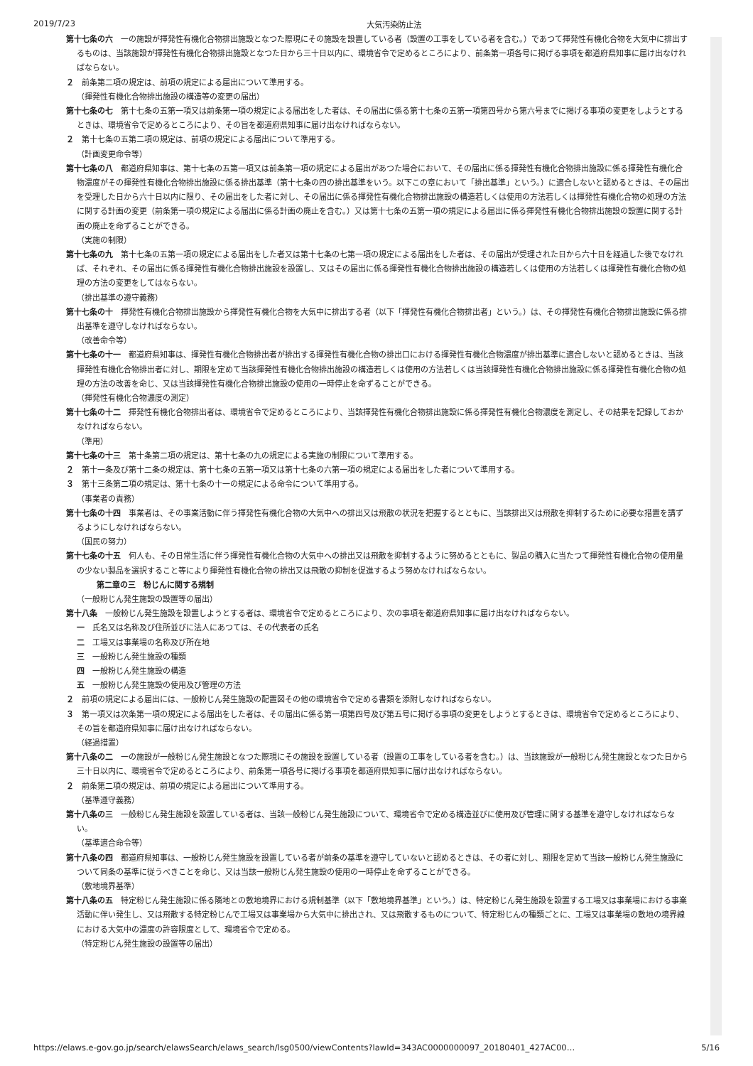2019/7/23 大気汚染防止法
第十七条の六　一の施設が揮発性有機化合物排出施設となつた際現にその施設を設置している者（設置の工事をしている者を含む。）であつて揮発性有機化合物を大気中に排出するものは、当該施設が揮発性有機化合物排出施設となつた日から三十日以内に、環境省令で定めるところにより、前条第一項各号に掲げる事項を都道府県知事に届け出なければならない。
２　前条第二項の規定は、前項の規定による届出について準用する。
（揮発性有機化合物排出施設の構造等の変更の届出）
第十七条の七　第十七条の五第一項又は前条第一項の規定による届出をした者は、その届出に係る第十七条の五第一項第四号から第六号までに掲げる事項の変更をしようとするときは、環境省令で定めるところにより、その旨を都道府県知事に届け出なければならない。
２　第十七条の五第二項の規定は、前項の規定による届出について準用する。
（計画変更命令等）
第十七条の八　都道府県知事は、第十七条の五第一項又は前条第一項の規定による届出があつた場合において、その届出に係る揮発性有機化合物排出施設に係る揮発性有機化合物濃度がその揮発性有機化合物排出施設に係る排出基準（第十七条の四の排出基準をいう。以下この章において「排出基準」という。）に適合しないと認めるときは、その届出を受理した日から六十日以内に限り、その届出をした者に対し、その届出に係る揮発性有機化合物排出施設の構造若しくは使用の方法若しくは揮発性有機化合物の処理の方法に関する計画の変更（前条第一項の規定による届出に係る計画の廃止を含む。）又は第十七条の五第一項の規定による届出に係る揮発性有機化合物排出施設の設置に関する計画の廃止を命ずることができる。
（実施の制限）
第十七条の九　第十七条の五第一項の規定による届出をした者又は第十七条の七第一項の規定による届出をした者は、その届出が受理された日から六十日を経過した後でなければ、それぞれ、その届出に係る揮発性有機化合物排出施設を設置し、又はその届出に係る揮発性有機化合物排出施設の構造若しくは使用の方法若しくは揮発性有機化合物の処理の方法の変更をしてはならない。
（排出基準の遵守義務）
第十七条の十　揮発性有機化合物排出施設から揮発性有機化合物を大気中に排出する者（以下「揮発性有機化合物排出者」という。）は、その揮発性有機化合物排出施設に係る排出基準を遵守しなければならない。
（改善命令等）
第十七条の十一　都道府県知事は、揮発性有機化合物排出者が排出する揮発性有機化合物の排出口における揮発性有機化合物濃度が排出基準に適合しないと認めるときは、当該揮発性有機化合物排出者に対し、期限を定めて当該揮発性有機化合物排出施設の構造若しくは使用の方法若しくは当該揮発性有機化合物排出施設に係る揮発性有機化合物の処理の方法の改善を命じ、又は当該揮発性有機化合物排出施設の使用の一時停止を命ずることができる。
（揮発性有機化合物濃度の測定）
第十七条の十二　揮発性有機化合物排出者は、環境省令で定めるところにより、当該揮発性有機化合物排出施設に係る揮発性有機化合物濃度を測定し、その結果を記録しておかなければならない。
（準用）
第十七条の十三　第十条第二項の規定は、第十七条の九の規定による実施の制限について準用する。
２　第十一条及び第十二条の規定は、第十七条の五第一項又は第十七条の六第一項の規定による届出をした者について準用する。
３　第十三条第二項の規定は、第十七条の十一の規定による命令について準用する。
（事業者の責務）
第十七条の十四　事業者は、その事業活動に伴う揮発性有機化合物の大気中への排出又は飛散の状況を把握するとともに、当該排出又は飛散を抑制するために必要な措置を講ずるようにしなければならない。
（国民の努力）
第十七条の十五　何人も、その日常生活に伴う揮発性有機化合物の大気中への排出又は飛散を抑制するように努めるとともに、製品の購入に当たつて揮発性有機化合物の使用量の少ない製品を選択すること等により揮発性有機化合物の排出又は飛散の抑制を促進するよう努めなければならない。
第二章の三　粉じんに関する規制
（一般粉じん発生施設の設置等の届出）
第十八条　一般粉じん発生施設を設置しようとする者は、環境省令で定めるところにより、次の事項を都道府県知事に届け出なければならない。
一　氏名又は名称及び住所並びに法人にあつては、その代表者の氏名
二　工場又は事業場の名称及び所在地
三　一般粉じん発生施設の種類
四　一般粉じん発生施設の構造
五　一般粉じん発生施設の使用及び管理の方法
２　前項の規定による届出には、一般粉じん発生施設の配置図その他の環境省令で定める書類を添附しなければならない。
３　第一項又は次条第一項の規定による届出をした者は、その届出に係る第一項第四号及び第五号に掲げる事項の変更をしようとするときは、環境省令で定めるところにより、その旨を都道府県知事に届け出なければならない。
（経過措置）
第十八条の二　一の施設が一般粉じん発生施設となつた際現にその施設を設置している者（設置の工事をしている者を含む。）は、当該施設が一般粉じん発生施設となつた日から三十日以内に、環境省令で定めるところにより、前条第一項各号に掲げる事項を都道府県知事に届け出なければならない。
２　前条第二項の規定は、前項の規定による届出について準用する。
（基準遵守義務）
第十八条の三　一般粉じん発生施設を設置している者は、当該一般粉じん発生施設について、環境省令で定める構造並びに使用及び管理に関する基準を遵守しなければならない。
（基準適合命令等）
第十八条の四　都道府県知事は、一般粉じん発生施設を設置している者が前条の基準を遵守していないと認めるときは、その者に対し、期限を定めて当該一般粉じん発生施設について同条の基準に従うべきことを命じ、又は当該一般粉じん発生施設の使用の一時停止を命ずることができる。
（敷地境界基準）
第十八条の五　特定粉じん発生施設に係る隣地との敷地境界における規制基準（以下「敷地境界基準」という。）は、特定粉じん発生施設を設置する工場又は事業場における事業活動に伴い発生し、又は飛散する特定粉じんで工場又は事業場から大気中に排出され、又は飛散するものについて、特定粉じんの種類ごとに、工場又は事業場の敷地の境界線における大気中の濃度の許容限度として、環境省令で定める。
（特定粉じん発生施設の設置等の届出）
https://elaws.e-gov.go.jp/search/elawsSearch/elaws_search/lsg0500/viewContents?lawId=343AC0000000097_20180401_427AC00… 5/16